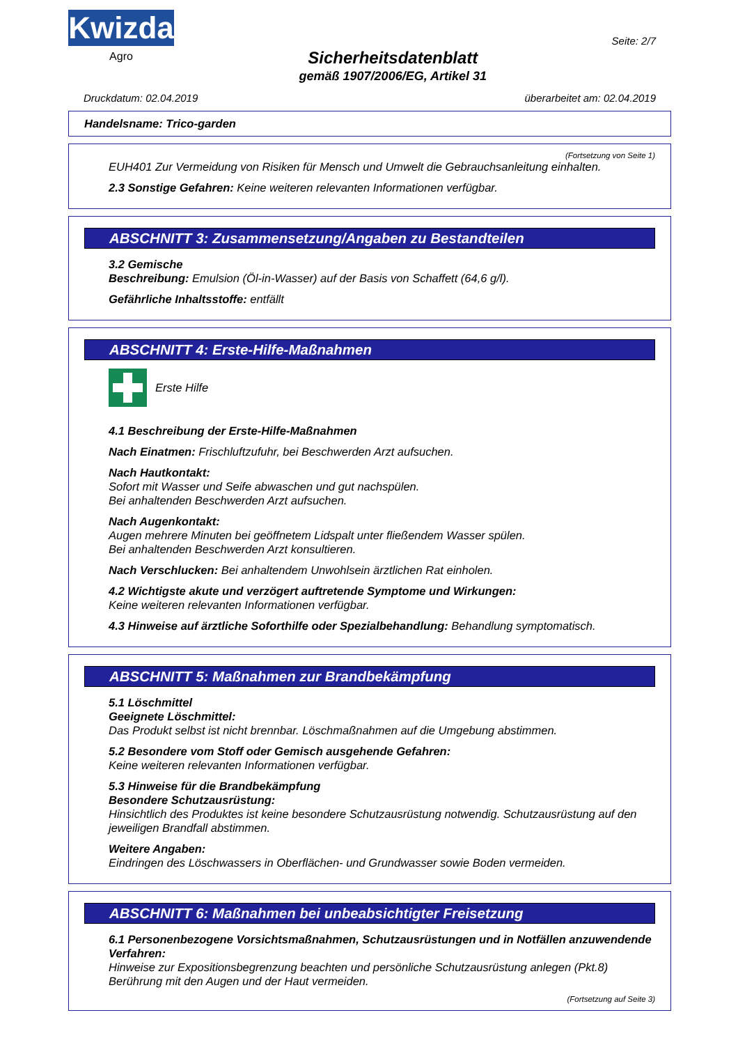Kwizda
Agro
Sicherheitsdatenblatt
gemäß 1907/2006/EG, Artikel 31
Seite: 2/7
Druckdatum: 02.04.2019 überarbeitet am: 02.04.2019
Handelsname: Trico-garden
(Fortsetzung von Seite 1)
EUH401 Zur Vermeidung von Risiken für Mensch und Umwelt die Gebrauchsanleitung einhalten.
2.3 Sonstige Gefahren: Keine weiteren relevanten Informationen verfügbar.
ABSCHNITT 3: Zusammensetzung/Angaben zu Bestandteilen
3.2 Gemische
Beschreibung: Emulsion (Öl-in-Wasser) auf der Basis von Schaffett (64,6 g/l).
Gefährliche Inhaltsstoffe: entfällt
ABSCHNITT 4: Erste-Hilfe-Maßnahmen
Erste Hilfe
4.1 Beschreibung der Erste-Hilfe-Maßnahmen
Nach Einatmen: Frischluftzufuhr, bei Beschwerden Arzt aufsuchen.
Nach Hautkontakt:
Sofort mit Wasser und Seife abwaschen und gut nachspülen.
Bei anhaltenden Beschwerden Arzt aufsuchen.
Nach Augenkontakt:
Augen mehrere Minuten bei geöffnetem Lidspalt unter fließendem Wasser spülen.
Bei anhaltenden Beschwerden Arzt konsultieren.
Nach Verschlucken: Bei anhaltendem Unwohlsein ärztlichen Rat einholen.
4.2 Wichtigste akute und verzögert auftretende Symptome und Wirkungen:
Keine weiteren relevanten Informationen verfügbar.
4.3 Hinweise auf ärztliche Soforthilfe oder Spezialbehandlung: Behandlung symptomatisch.
ABSCHNITT 5: Maßnahmen zur Brandbekämpfung
5.1 Löschmittel
Geeignete Löschmittel:
Das Produkt selbst ist nicht brennbar. Löschmaßnahmen auf die Umgebung abstimmen.
5.2 Besondere vom Stoff oder Gemisch ausgehende Gefahren:
Keine weiteren relevanten Informationen verfügbar.
5.3 Hinweise für die Brandbekämpfung
Besondere Schutzausrüstung:
Hinsichtlich des Produktes ist keine besondere Schutzausrüstung notwendig. Schutzausrüstung auf den jeweiligen Brandfall abstimmen.
Weitere Angaben:
Eindringen des Löschwassers in Oberflächen- und Grundwasser sowie Boden vermeiden.
ABSCHNITT 6: Maßnahmen bei unbeabsichtigter Freisetzung
6.1 Personenbezogene Vorsichtsmaßnahmen, Schutzausrüstungen und in Notfällen anzuwendende Verfahren:
Hinweise zur Expositionsbegrenzung beachten und persönliche Schutzausrüstung anlegen (Pkt.8)
Berührung mit den Augen und der Haut vermeiden.
(Fortsetzung auf Seite 3)